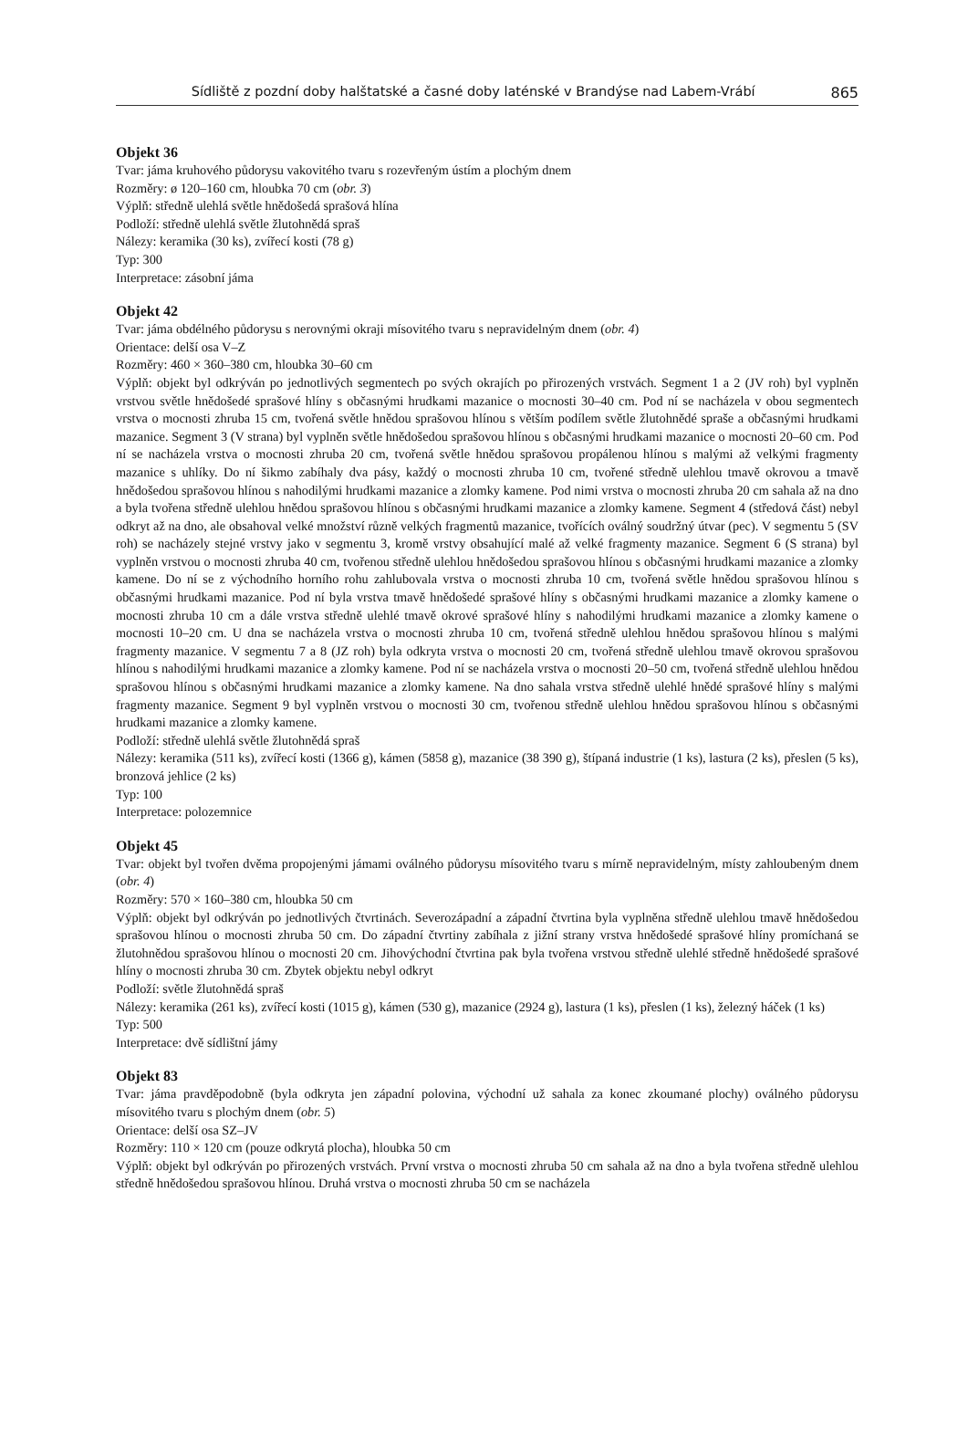Sídliště z pozdní doby halštatské a časné doby laténské v Brandýse nad Labem-Vrábí 865
Objekt 36
Tvar: jáma kruhového půdorysu vakovitého tvaru s rozevřeným ústím a plochým dnem
Rozměry: ø 120–160 cm, hloubka 70 cm (obr. 3)
Výplň: středně ulehlá světle hnědošedá sprašová hlína
Podloží: středně ulehlá světle žlutohnědá spraš
Nálezy: keramika (30 ks), zvířecí kosti (78 g)
Typ: 300
Interpretace: zásobní jáma
Objekt 42
Tvar: jáma obdélného půdorysu s nerovnými okraji mísovitého tvaru s nepravidelným dnem (obr. 4)
Orientace: delší osa V–Z
Rozměry: 460 × 360–380 cm, hloubka 30–60 cm
Výplň: objekt byl odkrýván po jednotlivých segmentech po svých okrajích po přirozených vrstvách. Segment 1 a 2 (JV roh) byl vyplněn vrstvou světle hnědošedé sprašové hlíny s občasnými hrudkami mazanice o mocnosti 30–40 cm. Pod ní se nacházela v obou segmentech vrstva o mocnosti zhruba 15 cm, tvořená světle hnědou sprašovou hlínou s větším podílem světle žlutohnědé spraše a občasnými hrudkami mazanice. Segment 3 (V strana) byl vyplněn světle hnědošedou sprašovou hlínou s občasnými hrudkami mazanice o mocnosti 20–60 cm. Pod ní se nacházela vrstva o mocnosti zhruba 20 cm, tvořená světle hnědou sprašovou propálenou hlínou s malými až velkými fragmenty mazanice s uhlíky. Do ní šikmo zabíhaly dva pásy, každý o mocnosti zhruba 10 cm, tvořené středně ulehlou tmavě okrovou a tmavě hnědošedou sprašovou hlínou s nahodilými hrudkami mazanice a zlomky kamene. Pod nimi vrstva o mocnosti zhruba 20 cm sahala až na dno a byla tvořena středně ulehlou hnědou sprašovou hlínou s občasnými hrudkami mazanice a zlomky kamene. Segment 4 (středová část) nebyl odkryt až na dno, ale obsahoval velké množství různě velkých fragmentů mazanice, tvořících oválný soudržný útvar (pec). V segmentu 5 (SV roh) se nacházely stejné vrstvy jako v segmentu 3, kromě vrstvy obsahující malé až velké fragmenty mazanice. Segment 6 (S strana) byl vyplněn vrstvou o mocnosti zhruba 40 cm, tvořenou středně ulehlou hnědošedou sprašovou hlínou s občasnými hrudkami mazanice a zlomky kamene. Do ní se z východního horního rohu zahlubovala vrstva o mocnosti zhruba 10 cm, tvořená světle hnědou sprašovou hlínou s občasnými hrudkami mazanice. Pod ní byla vrstva tmavě hnědošedé sprašové hlíny s občasnými hrudkami mazanice a zlomky kamene o mocnosti zhruba 10 cm a dále vrstva středně ulehlé tmavě okrové sprašové hlíny s nahodilými hrudkami mazanice a zlomky kamene o mocnosti 10–20 cm. U dna se nacházela vrstva o mocnosti zhruba 10 cm, tvořená středně ulehlou hnědou sprašovou hlínou s malými fragmenty mazanice. V segmentu 7 a 8 (JZ roh) byla odkryta vrstva o mocnosti 20 cm, tvořená středně ulehlou tmavě okrovou sprašovou hlínou s nahodilými hrudkami mazanice a zlomky kamene. Pod ní se nacházela vrstva o mocnosti 20–50 cm, tvořená středně ulehlou hnědou sprašovou hlínou s občasnými hrudkami mazanice a zlomky kamene. Na dno sahala vrstva středně ulehlé hnědé sprašové hlíny s malými fragmenty mazanice. Segment 9 byl vyplněn vrstvou o mocnosti 30 cm, tvořenou středně ulehlou hnědou sprašovou hlínou s občasnými hrudkami mazanice a zlomky kamene.
Podloží: středně ulehlá světle žlutohnědá spraš
Nálezy: keramika (511 ks), zvířecí kosti (1366 g), kámen (5858 g), mazanice (38 390 g), štípaná industrie (1 ks), lastura (2 ks), přeslen (5 ks), bronzová jehlice (2 ks)
Typ: 100
Interpretace: polozemnice
Objekt 45
Tvar: objekt byl tvořen dvěma propojenými jámami oválného půdorysu mísovitého tvaru s mírně nepravidelným, místy zahloubeným dnem (obr. 4)
Rozměry: 570 × 160–380 cm, hloubka 50 cm
Výplň: objekt byl odkrýván po jednotlivých čtvrtinách. Severozápadní a západní čtvrtina byla vyplněna středně ulehlou tmavě hnědošedou sprašovou hlínou o mocnosti zhruba 50 cm. Do západní čtvrtiny zabíhala z jižní strany vrstva hnědošedé sprašové hlíny promíchaná se žlutohnědou sprašovou hlínou o mocnosti 20 cm. Jihovýchodní čtvrtina pak byla tvořena vrstvou středně ulehlé středně hnědošedé sprašové hlíny o mocnosti zhruba 30 cm. Zbytek objektu nebyl odkryt
Podloží: světle žlutohnědá spraš
Nálezy: keramika (261 ks), zvířecí kosti (1015 g), kámen (530 g), mazanice (2924 g), lastura (1 ks), přeslen (1 ks), železný háček (1 ks)
Typ: 500
Interpretace: dvě sídlištní jámy
Objekt 83
Tvar: jáma pravděpodobně (byla odkryta jen západní polovina, východní už sahala za konec zkoumané plochy) oválného půdorysu mísovitého tvaru s plochým dnem (obr. 5)
Orientace: delší osa SZ–JV
Rozměry: 110 × 120 cm (pouze odkrytá plocha), hloubka 50 cm
Výplň: objekt byl odkrýván po přirozených vrstvách. První vrstva o mocnosti zhruba 50 cm sahala až na dno a byla tvořena středně ulehlou středně hnědošedou sprašovou hlínou. Druhá vrstva o mocnosti zhruba 50 cm se nacházela